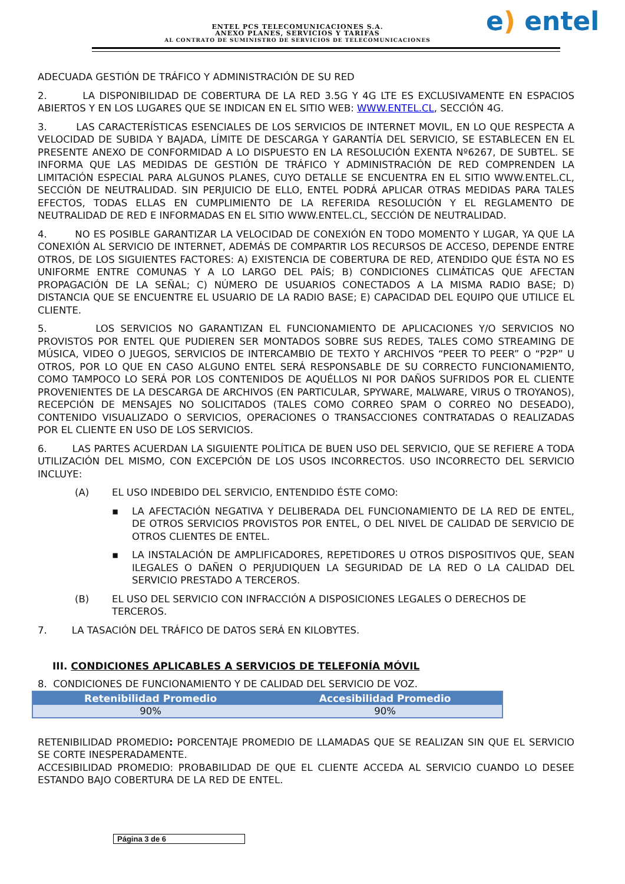ENTEL PCS TELECOMUNICACIONES S.A.
ANEXO PLANES, SERVICIOS Y TARIFAS
AL CONTRATO DE SUMINISTRO DE SERVICIOS DE TELECOMUNICACIONES
e) entel
ADECUADA GESTIÓN DE TRÁFICO Y ADMINISTRACIÓN DE SU RED
2. LA DISPONIBILIDAD DE COBERTURA DE LA RED 3.5G Y 4G LTE ES EXCLUSIVAMENTE EN ESPACIOS ABIERTOS Y EN LOS LUGARES QUE SE INDICAN EN EL SITIO WEB: WWW.ENTEL.CL, SECCIÓN 4G.
3. LAS CARACTERÍSTICAS ESENCIALES DE LOS SERVICIOS DE INTERNET MOVIL, EN LO QUE RESPECTA A VELOCIDAD DE SUBIDA Y BAJADA, LÍMITE DE DESCARGA Y GARANTÍA DEL SERVICIO, SE ESTABLECEN EN EL PRESENTE ANEXO DE CONFORMIDAD A LO DISPUESTO EN LA RESOLUCIÓN EXENTA Nº6267, DE SUBTEL. SE INFORMA QUE LAS MEDIDAS DE GESTIÓN DE TRÁFICO Y ADMINISTRACIÓN DE RED COMPRENDEN LA LIMITACIÓN ESPECIAL PARA ALGUNOS PLANES, CUYO DETALLE SE ENCUENTRA EN EL SITIO WWW.ENTEL.CL, SECCIÓN DE NEUTRALIDAD. SIN PERJUICIO DE ELLO, ENTEL PODRÁ APLICAR OTRAS MEDIDAS PARA TALES EFECTOS, TODAS ELLAS EN CUMPLIMIENTO DE LA REFERIDA RESOLUCIÓN Y EL REGLAMENTO DE NEUTRALIDAD DE RED E INFORMADAS EN EL SITIO WWW.ENTEL.CL, SECCIÓN DE NEUTRALIDAD.
4. NO ES POSIBLE GARANTIZAR LA VELOCIDAD DE CONEXIÓN EN TODO MOMENTO Y LUGAR, YA QUE LA CONEXIÓN AL SERVICIO DE INTERNET, ADEMÁS DE COMPARTIR LOS RECURSOS DE ACCESO, DEPENDE ENTRE OTROS, DE LOS SIGUIENTES FACTORES: A) EXISTENCIA DE COBERTURA DE RED, ATENDIDO QUE ÉSTA NO ES UNIFORME ENTRE COMUNAS Y A LO LARGO DEL PAÍS; B) CONDICIONES CLIMÁTICAS QUE AFECTAN PROPAGACIÓN DE LA SEÑAL; C) NÚMERO DE USUARIOS CONECTADOS A LA MISMA RADIO BASE; D) DISTANCIA QUE SE ENCUENTRE EL USUARIO DE LA RADIO BASE; E) CAPACIDAD DEL EQUIPO QUE UTILICE EL CLIENTE.
5. LOS SERVICIOS NO GARANTIZAN EL FUNCIONAMIENTO DE APLICACIONES Y/O SERVICIOS NO PROVISTOS POR ENTEL QUE PUDIEREN SER MONTADOS SOBRE SUS REDES, TALES COMO STREAMING DE MÚSICA, VIDEO O JUEGOS, SERVICIOS DE INTERCAMBIO DE TEXTO Y ARCHIVOS “PEER TO PEER” O “P2P” U OTROS, POR LO QUE EN CASO ALGUNO ENTEL SERÁ RESPONSABLE DE SU CORRECTO FUNCIONAMIENTO, COMO TAMPOCO LO SERÁ POR LOS CONTENIDOS DE AQUÉLLOS NI POR DAÑOS SUFRIDOS POR EL CLIENTE PROVENIENTES DE LA DESCARGA DE ARCHIVOS (EN PARTICULAR, SPYWARE, MALWARE, VIRUS O TROYANOS), RECEPCIÓN DE MENSAJES NO SOLICITADOS (TALES COMO CORREO SPAM O CORREO NO DESEADO), CONTENIDO VISUALIZADO O SERVICIOS, OPERACIONES O TRANSACCIONES CONTRATADAS O REALIZADAS POR EL CLIENTE EN USO DE LOS SERVICIOS.
6. LAS PARTES ACUERDAN LA SIGUIENTE POLÍTICA DE BUEN USO DEL SERVICIO, QUE SE REFIERE A TODA UTILIZACIÓN DEL MISMO, CON EXCEPCIÓN DE LOS USOS INCORRECTOS. USO INCORRECTO DEL SERVICIO INCLUYE:
(A) EL USO INDEBIDO DEL SERVICIO, ENTENDIDO ÉSTE COMO:
▪ LA AFECTACIÓN NEGATIVA Y DELIBERADA DEL FUNCIONAMIENTO DE LA RED DE ENTEL, DE OTROS SERVICIOS PROVISTOS POR ENTEL, O DEL NIVEL DE CALIDAD DE SERVICIO DE OTROS CLIENTES DE ENTEL.
▪ LA INSTALACIÓN DE AMPLIFICADORES, REPETIDORES U OTROS DISPOSITIVOS QUE, SEAN ILEGALES O DAÑEN O PERJUDIQUEN LA SEGURIDAD DE LA RED O LA CALIDAD DEL SERVICIO PRESTADO A TERCEROS.
(B) EL USO DEL SERVICIO CON INFRACCIÓN A DISPOSICIONES LEGALES O DERECHOS DE TERCEROS.
7. LA TASACIÓN DEL TRÁFICO DE DATOS SERÁ EN KILOBYTES.
III. CONDICIONES APLICABLES A SERVICIOS DE TELEFONÍA MÓVIL
8. CONDICIONES DE FUNCIONAMIENTO Y DE CALIDAD DEL SERVICIO DE VOZ.
| Retenibilidad Promedio | Accesibilidad Promedio |
| --- | --- |
| 90% | 90% |
RETENIBILIDAD PROMEDIO: PORCENTAJE PROMEDIO DE LLAMADAS QUE SE REALIZAN SIN QUE EL SERVICIO SE CORTE INESPERADAMENTE.
ACCESIBILIDAD PROMEDIO: PROBABILIDAD DE QUE EL CLIENTE ACCEDA AL SERVICIO CUANDO LO DESEE ESTANDO BAJO COBERTURA DE LA RED DE ENTEL.
Página 3 de 6